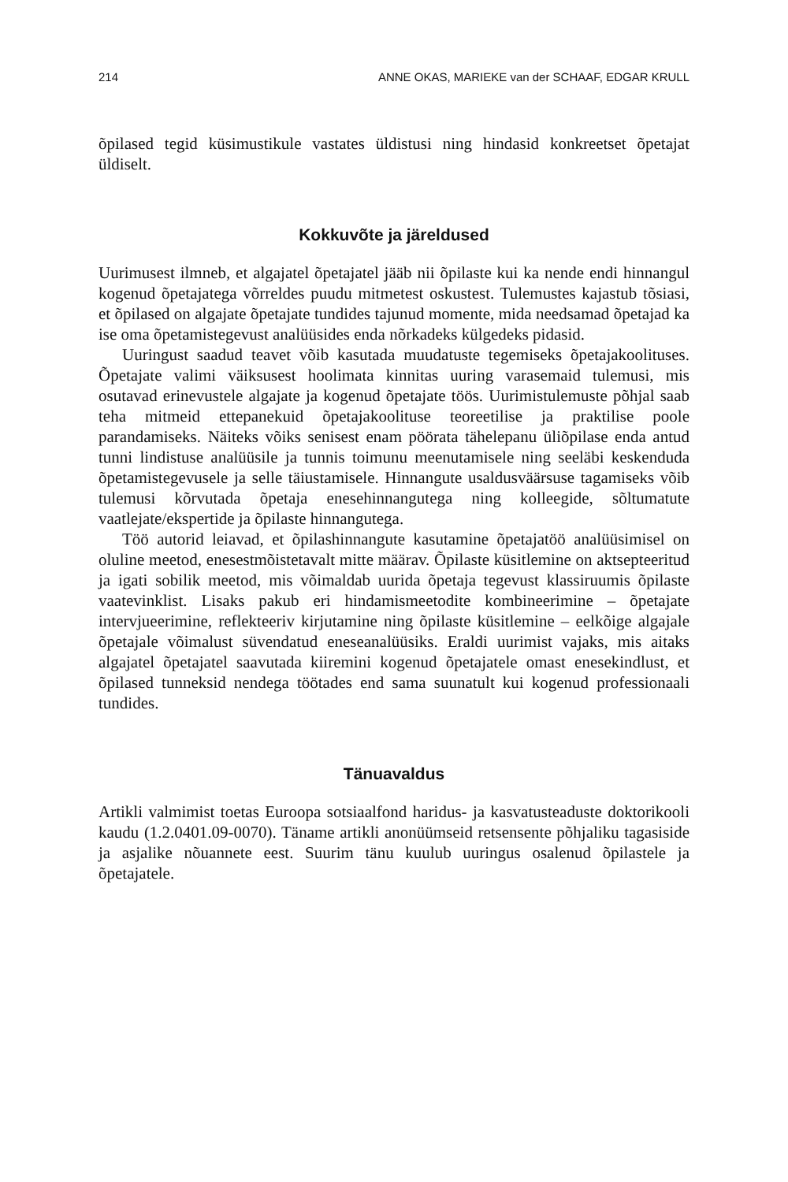214 ANNE OKAS, MARIEKE van der SCHAAF, EDGAR KRULL
õpilased tegid küsimustikule vastates üldistusi ning hindasid konkreetset õpetajat üldiselt.
Kokkuvõte ja järeldused
Uurimusest ilmneb, et algajatel õpetajatel jääb nii õpilaste kui ka nende endi hinnangul kogenud õpetajatega võrreldes puudu mitmetest oskustest. Tulemustes kajastub tõsiasi, et õpilased on algajate õpetajate tundides tajunud momente, mida needsamad õpetajad ka ise oma õpetamistegevust analüüsides enda nõrkadeks külgedeks pidasid.
Uuringust saadud teavet võib kasutada muudatuste tegemiseks õpetajakoolituses. Õpetajate valimi väiksusest hoolimata kinnitas uuring varasemaid tulemusi, mis osutavad erinevustele algajate ja kogenud õpetajate töös. Uurimistulemuste põhjal saab teha mitmeid ettepanekuid õpetajakoolituse teoreetilise ja praktilise poole parandamiseks. Näiteks võiks senisest enam pöörata tähelepanu üliõpilase enda antud tunni lindistuse analüüsile ja tunnis toimunu meenutamisele ning seeläbi keskenduda õpetamistegevusele ja selle täiustamisele. Hinnangute usaldusväärsuse tagamiseks võib tulemusi kõrvutada õpetaja enesehinnangutega ning kolleegide, sõltumatute vaatlejate/ekspertide ja õpilaste hinnangutega.
Töö autorid leiavad, et õpilashinnangute kasutamine õpetajatöö analüüsimisel on oluline meetod, enesestmõistetavalt mitte määrav. Õpilaste küsitlemine on aktsepteeritud ja igati sobilik meetod, mis võimaldab uurida õpetaja tegevust klassiruumis õpilaste vaatevinklist. Lisaks pakub eri hindamismeetodite kombineerimine – õpetajate intervjueerimine, reflekteeriv kirjutamine ning õpilaste küsitlemine – eelkõige algajale õpetajale võimalust süvendatud eneseanalüüsiks. Eraldi uurimist vajaks, mis aitaks algajatel õpetajatel saavutada kiiremini kogenud õpetajatele omast enesekindlust, et õpilased tunneksid nendega töötades end sama suunatult kui kogenud professionaali tundides.
Tänuavaldus
Artikli valmimist toetas Euroopa sotsiaalfond haridus- ja kasvatusteaduste doktorikooli kaudu (1.2.0401.09-0070). Täname artikli anonüümseid retsensente põhjaliku tagasiside ja asjalike nõuannete eest. Suurim tänu kuulub uuringus osalenud õpilastele ja õpetajatele.